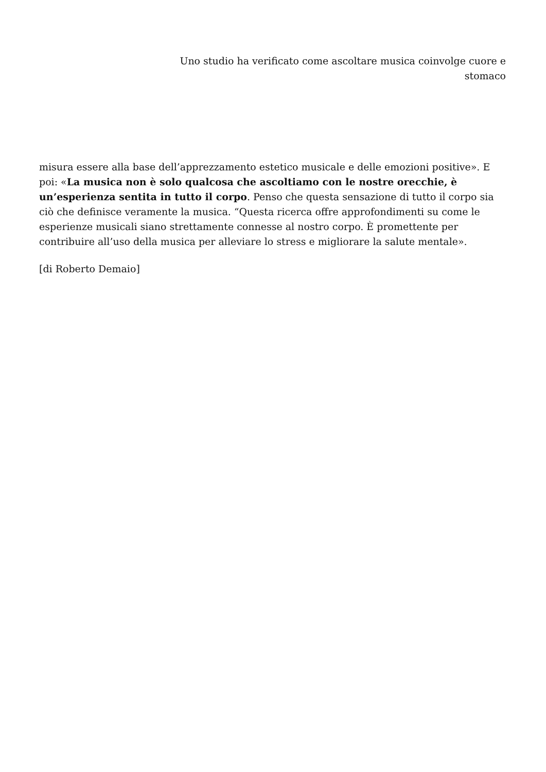Uno studio ha verificato come ascoltare musica coinvolge cuore e stomaco
misura essere alla base dell’apprezzamento estetico musicale e delle emozioni positive». E poi: «La musica non è solo qualcosa che ascoltiamo con le nostre orecchie, è un’esperienza sentita in tutto il corpo. Penso che questa sensazione di tutto il corpo sia ciò che definisce veramente la musica. “Questa ricerca offre approfondimenti su come le esperienze musicali siano strettamente connesse al nostro corpo. È promettente per contribuire all’uso della musica per alleviare lo stress e migliorare la salute mentale».
[di Roberto Demaio]